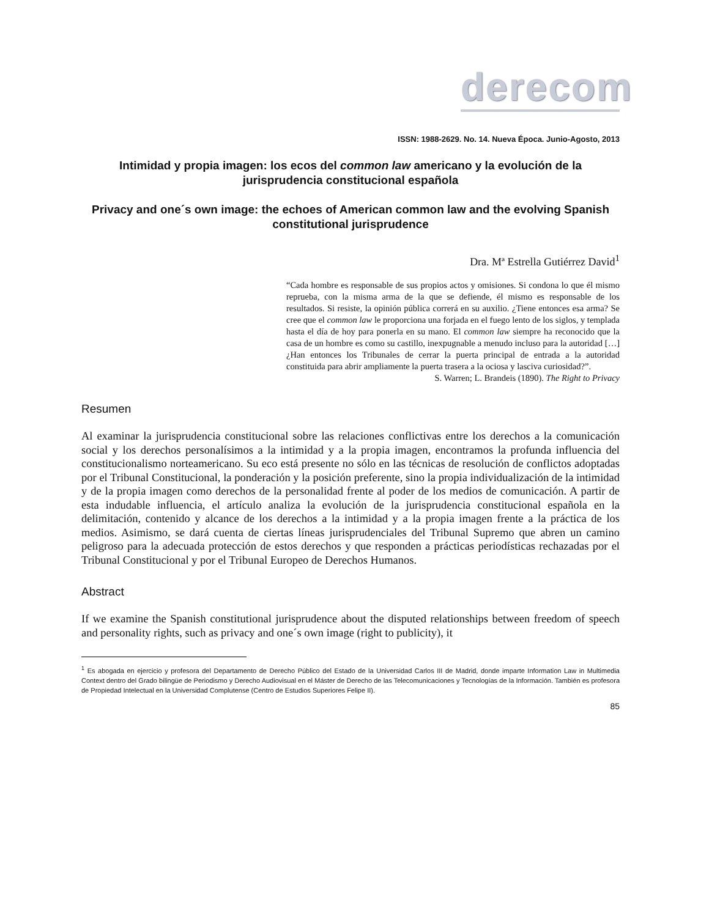derecom
ISSN: 1988-2629. No. 14. Nueva Época. Junio-Agosto, 2013
Intimidad y propia imagen: los ecos del common law americano y la evolución de la jurisprudencia constitucional española
Privacy and one´s own image: the echoes of American common law and the evolving Spanish constitutional jurisprudence
Dra. Mª Estrella Gutiérrez David<sup>1</sup>
“Cada hombre es responsable de sus propios actos y omisiones. Si condona lo que él mismo reprueba, con la misma arma de la que se defiende, él mismo es responsable de los resultados. Si resiste, la opinión pública correrá en su auxilio. ¿Tiene entonces esa arma? Se cree que el common law le proporciona una forjada en el fuego lento de los siglos, y templada hasta el día de hoy para ponerla en su mano. El common law siempre ha reconocido que la casa de un hombre es como su castillo, inexpugnable a menudo incluso para la autoridad […] ¿Han entonces los Tribunales de cerrar la puerta principal de entrada a la autoridad constituida para abrir ampliamente la puerta trasera a la ociosa y lasciva curiosidad?”.
S. Warren; L. Brandeis (1890). The Right to Privacy
Resumen
Al examinar la jurisprudencia constitucional sobre las relaciones conflictivas entre los derechos a la comunicación social y los derechos personalísimos a la intimidad y a la propia imagen, encontramos la profunda influencia del constitucionalismo norteamericano. Su eco está presente no sólo en las técnicas de resolución de conflictos adoptadas por el Tribunal Constitucional, la ponderación y la posición preferente, sino la propia individualización de la intimidad y de la propia imagen como derechos de la personalidad frente al poder de los medios de comunicación. A partir de esta indudable influencia, el artículo analiza la evolución de la jurisprudencia constitucional española en la delimitación, contenido y alcance de los derechos a la intimidad y a la propia imagen frente a la práctica de los medios. Asimismo, se dará cuenta de ciertas líneas jurisprudenciales del Tribunal Supremo que abren un camino peligroso para la adecuada protección de estos derechos y que responden a prácticas periodísticas rechazadas por el Tribunal Constitucional y por el Tribunal Europeo de Derechos Humanos.
Abstract
If we examine the Spanish constitutional jurisprudence about the disputed relationships between freedom of speech and personality rights, such as privacy and one´s own image (right to publicity), it
<sup>1</sup> Es abogada en ejercicio y profesora del Departamento de Derecho Público del Estado de la Universidad Carlos III de Madrid, donde imparte Information Law in Multimedia Context dentro del Grado bilingüe de Periodismo y Derecho Audiovisual en el Máster de Derecho de las Telecomunicaciones y Tecnologías de la Información. También es profesora de Propiedad Intelectual en la Universidad Complutense (Centro de Estudios Superiores Felipe II).
85